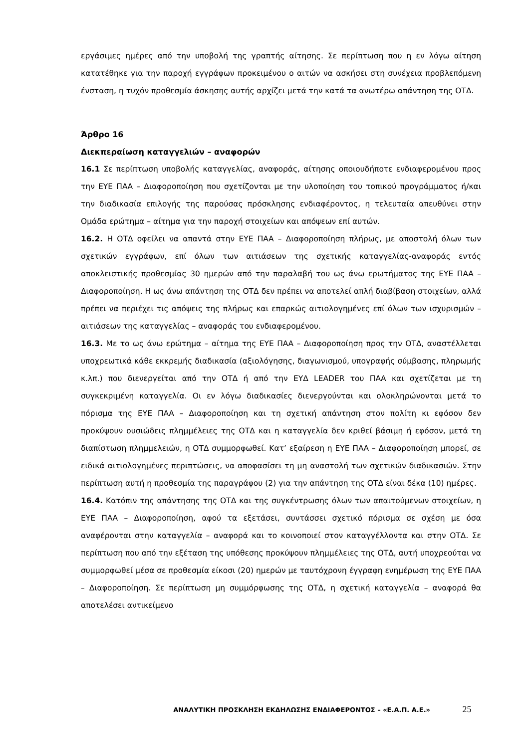εργάσιμες ημέρες από την υποβολή της γραπτής αίτησης. Σε περίπτωση που η εν λόγω αίτηση κατατέθηκε για την παροχή εγγράφων προκειμένου ο αιτών να ασκήσει στη συνέχεια προβλεπόμενη ένσταση, η τυχόν προθεσμία άσκησης αυτής αρχίζει μετά την κατά τα ανωτέρω απάντηση της ΟΤΔ.
Άρθρο 16
Διεκπεραίωση καταγγελιών – αναφορών
16.1 Σε περίπτωση υποβολής καταγγελίας, αναφοράς, αίτησης οποιουδήποτε ενδιαφερομένου προς την ΕΥΕ ΠΑΑ – Διαφοροποίηση που σχετίζονται με την υλοποίηση του τοπικού προγράμματος ή/και την διαδικασία επιλογής της παρούσας πρόσκλησης ενδιαφέροντος, η τελευταία απευθύνει στην Ομάδα ερώτημα – αίτημα για την παροχή στοιχείων και απόψεων επί αυτών.
16.2. Η ΟΤΔ οφείλει να απαντά στην ΕΥΕ ΠΑΑ – Διαφοροποίηση πλήρως, με αποστολή όλων των σχετικών εγγράφων, επί όλων των αιτιάσεων της σχετικής καταγγελίας-αναφοράς εντός αποκλειστικής προθεσμίας 30 ημερών από την παραλαβή του ως άνω ερωτήματος της ΕΥΕ ΠΑΑ – Διαφοροποίηση. Η ως άνω απάντηση της ΟΤΔ δεν πρέπει να αποτελεί απλή διαβίβαση στοιχείων, αλλά πρέπει να περιέχει τις απόψεις της πλήρως και επαρκώς αιτιολογημένες επί όλων των ισχυρισμών – αιτιάσεων της καταγγελίας – αναφοράς του ενδιαφερομένου.
16.3. Με το ως άνω ερώτημα – αίτημα της ΕΥΕ ΠΑΑ – Διαφοροποίηση προς την ΟΤΔ, αναστέλλεται υποχρεωτικά κάθε εκκρεμής διαδικασία (αξιολόγησης, διαγωνισμού, υπογραφής σύμβασης, πληρωμής κ.λπ.) που διενεργείται από την ΟΤΔ ή από την ΕΥΔ LEADER του ΠΑΑ και σχετίζεται με τη συγκεκριμένη καταγγελία. Οι εν λόγω διαδικασίες διενεργούνται και ολοκληρώνονται μετά το πόρισμα της ΕΥΕ ΠΑΑ – Διαφοροποίηση και τη σχετική απάντηση στον πολίτη κι εφόσον δεν προκύψουν ουσιώδεις πλημμέλειες της ΟΤΔ και η καταγγελία δεν κριθεί βάσιμη ή εφόσον, μετά τη διαπίστωση πλημμελειών, η ΟΤΔ συμμορφωθεί. Κατ’ εξαίρεση η ΕΥΕ ΠΑΑ – Διαφοροποίηση μπορεί, σε ειδικά αιτιολογημένες περιπτώσεις, να αποφασίσει τη μη αναστολή των σχετικών διαδικασιών. Στην περίπτωση αυτή η προθεσμία της παραγράφου (2) για την απάντηση της ΟΤΔ είναι δέκα (10) ημέρες.
16.4. Κατόπιν της απάντησης της ΟΤΔ και της συγκέντρωσης όλων των απαιτούμενων στοιχείων, η ΕΥΕ ΠΑΑ – Διαφοροποίηση, αφού τα εξετάσει, συντάσσει σχετικό πόρισμα σε σχέση με όσα αναφέρονται στην καταγγελία – αναφορά και το κοινοποιεί στον καταγγέλλοντα και στην ΟΤΔ. Σε περίπτωση που από την εξέταση της υπόθεσης προκύψουν πλημμέλειες της ΟΤΔ, αυτή υποχρεούται να συμμορφωθεί μέσα σε προθεσμία είκοσι (20) ημερών με ταυτόχρονη έγγραφη ενημέρωση της ΕΥΕ ΠΑΑ – Διαφοροποίηση. Σε περίπτωση μη συμμόρφωσης της ΟΤΔ, η σχετική καταγγελία – αναφορά θα αποτελέσει αντικείμενο
ΑΝΑΛΥΤΙΚΗ ΠΡΟΣΚΛΗΣΗ ΕΚΔΗΛΩΣΗΣ ΕΝΔΙΑΦΕΡΟΝΤΟΣ – «Ε.Α.Π. Α.Ε.» 25